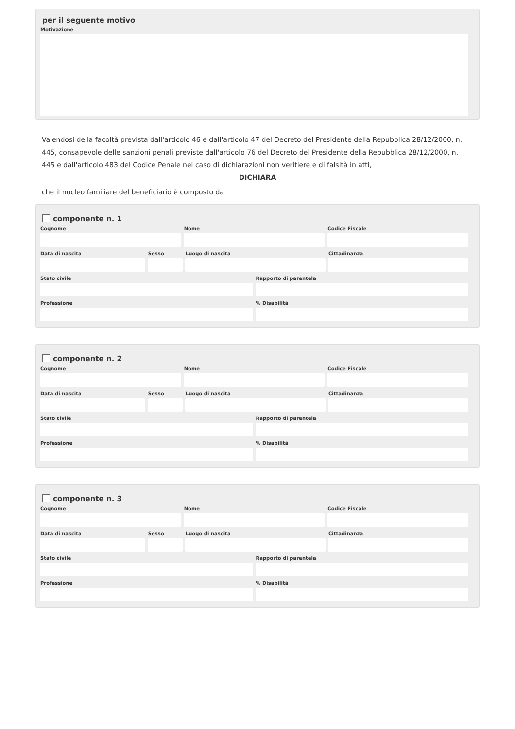per il seguente motivo
Motivazione
Valendosi della facoltà prevista dall'articolo 46 e dall'articolo 47 del Decreto del Presidente della Repubblica 28/12/2000, n. 445, consapevole delle sanzioni penali previste dall'articolo 76 del Decreto del Presidente della Repubblica 28/12/2000, n. 445 e dall'articolo 483 del Codice Penale nel caso di dichiarazioni non veritiere e di falsità in atti,
DICHIARA
che il nucleo familiare del beneficiario è composto da
componente n. 1
Cognome Nome Codice Fiscale
Data di nascita Sesso Luogo di nascita Cittadinanza
Stato civile Rapporto di parentela
Professione % Disabilità
componente n. 2
Cognome Nome Codice Fiscale
Data di nascita Sesso Luogo di nascita Cittadinanza
Stato civile Rapporto di parentela
Professione % Disabilità
componente n. 3
Cognome Nome Codice Fiscale
Data di nascita Sesso Luogo di nascita Cittadinanza
Stato civile Rapporto di parentela
Professione % Disabilità